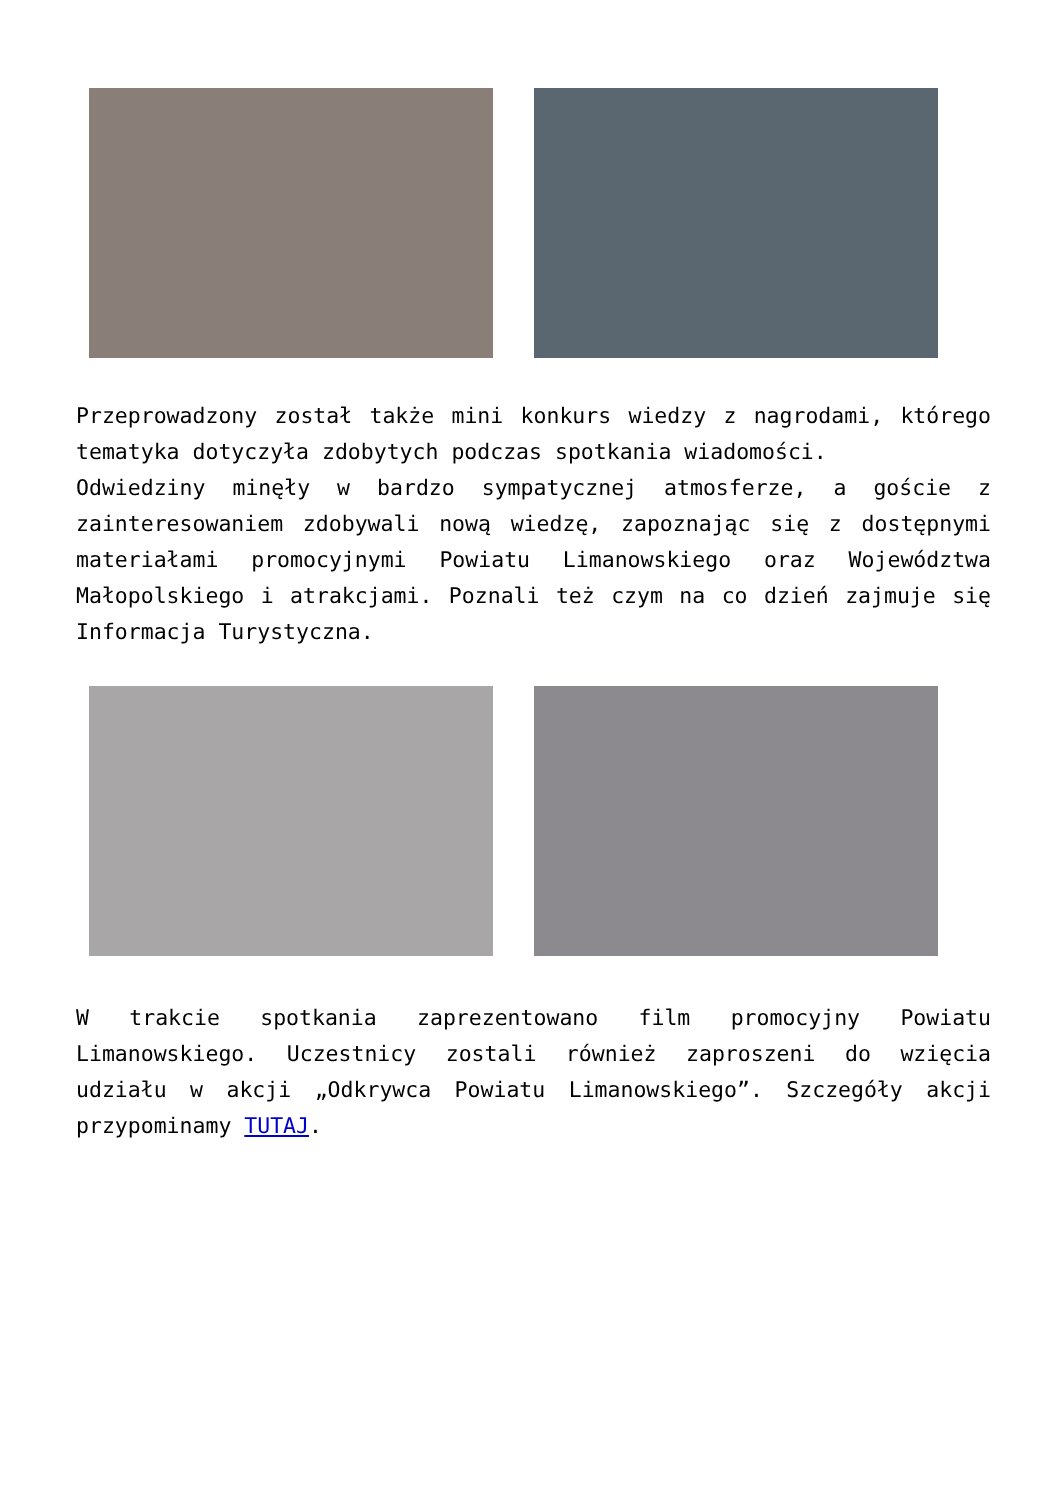Przeprowadzony został także mini konkurs wiedzy z nagrodami, którego tematyka dotyczyła zdobytych podczas spotkania wiadomości.
Odwiedziny minęły w bardzo sympatycznej atmosferze, a goście z zainteresowaniem zdobywali nową wiedzę, zapoznając się z dostępnymi materiałami promocyjnymi Powiatu Limanowskiego oraz Województwa Małopolskiego i atrakcjami. Poznali też czym na co dzień zajmuje się Informacja Turystyczna.
W trakcie spotkania zaprezentowano film promocyjny Powiatu Limanowskiego. Uczestnicy zostali również zaproszeni do wzięcia udziału w akcji „Odkrywca Powiatu Limanowskiego”. Szczegóły akcji przypominamy TUTAJ.